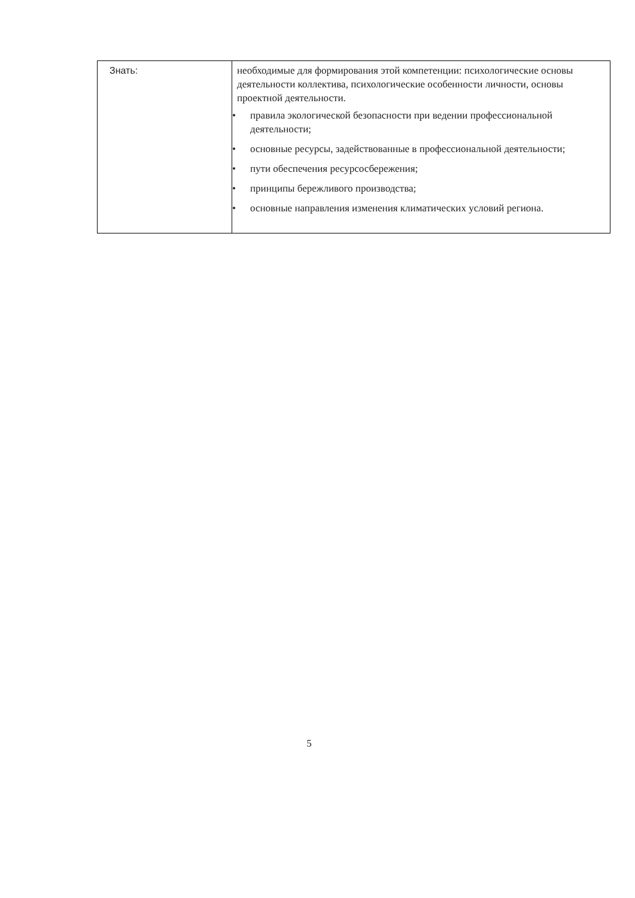| Знать: | необходимые для формирования этой компетенции: психологические основы деятельности коллектива, психологические особенности личности, основы проектной деятельности. • правила экологической безопасности при ведении профессиональной деятельности; • основные ресурсы, задействованные в профессиональной деятельности; • пути обеспечения ресурсосбережения; • принципы бережливого производства; • основные направления изменения климатических условий региона. |
5